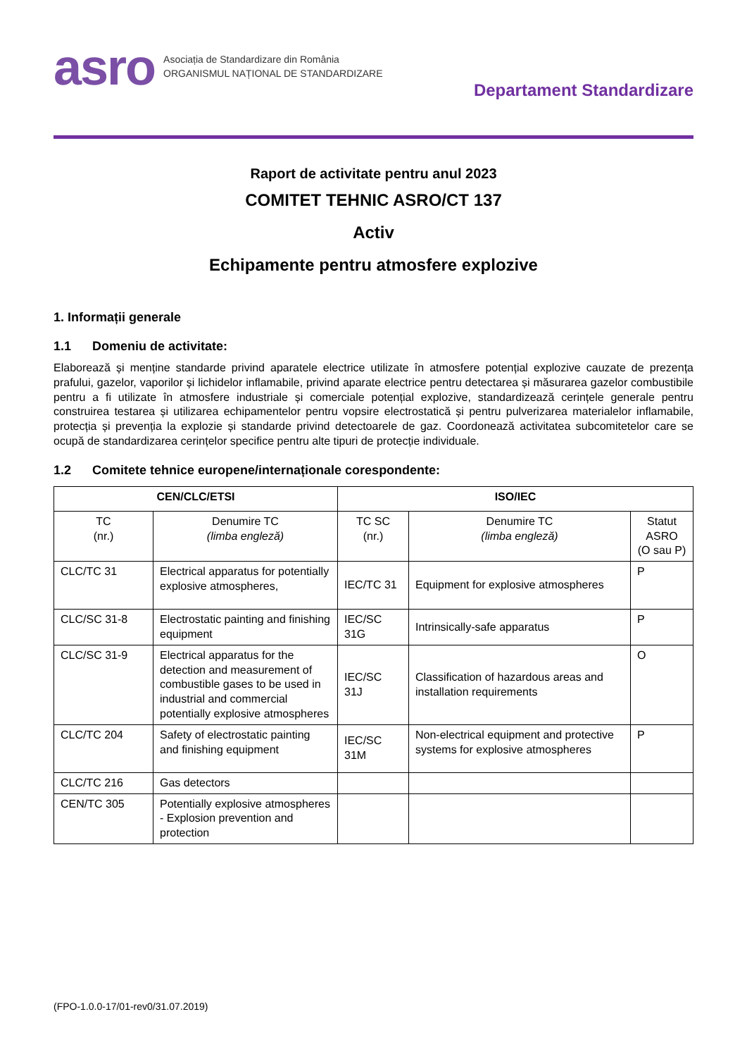asro
Asociația de Standardizare din România
ORGANISMUL NAȚIONAL DE STANDARDIZARE
Departament Standardizare
Raport de activitate pentru anul 2023
COMITET TEHNIC ASRO/CT 137
Activ
Echipamente pentru atmosfere explozive
1. Informații generale
1.1 Domeniu de activitate:
Elaborează și menține standarde privind aparatele electrice utilizate în atmosfere potențial explozive cauzate de prezența prafului, gazelor, vaporilor și lichidelor inflamabile, privind aparate electrice pentru detectarea și măsurarea gazelor combustibile pentru a fi utilizate în atmosfere industriale și comerciale potențial explozive, standardizează cerințele generale pentru construirea testarea și utilizarea echipamentelor pentru vopsire electrostatică și pentru pulverizarea materialelor inflamabile, protecția și prevenția la explozie și standarde privind detectoarele de gaz. Coordonează activitatea subcomitetelor care se ocupă de standardizarea cerințelor specifice pentru alte tipuri de protecție individuale.
1.2 Comitete tehnice europene/internaționale corespondente:
| CEN/CLC/ETSI | | ISO/IEC | | |
| --- | --- | --- | --- | --- |
| TC (nr.) | Denumire TC (limba engleză) | TC SC (nr.) | Denumire TC (limba engleză) | Statut ASRO (O sau P) |
| CLC/TC 31 | Electrical apparatus for potentially explosive atmospheres, | IEC/TC 31 | Equipment for explosive atmospheres | P |
| CLC/SC 31-8 | Electrostatic painting and finishing equipment | IEC/SC 31G | Intrinsically-safe apparatus | P |
| CLC/SC 31-9 | Electrical apparatus for the detection and measurement of combustible gases to be used in industrial and commercial potentially explosive atmospheres | IEC/SC 31J | Classification of hazardous areas and installation requirements | O |
| CLC/TC 204 | Safety of electrostatic painting and finishing equipment | IEC/SC 31M | Non-electrical equipment and protective systems for explosive atmospheres | P |
| CLC/TC 216 | Gas detectors | | | |
| CEN/TC 305 | Potentially explosive atmospheres - Explosion prevention and protection | | | |
(FPO-1.0.0-17/01-rev0/31.07.2019)